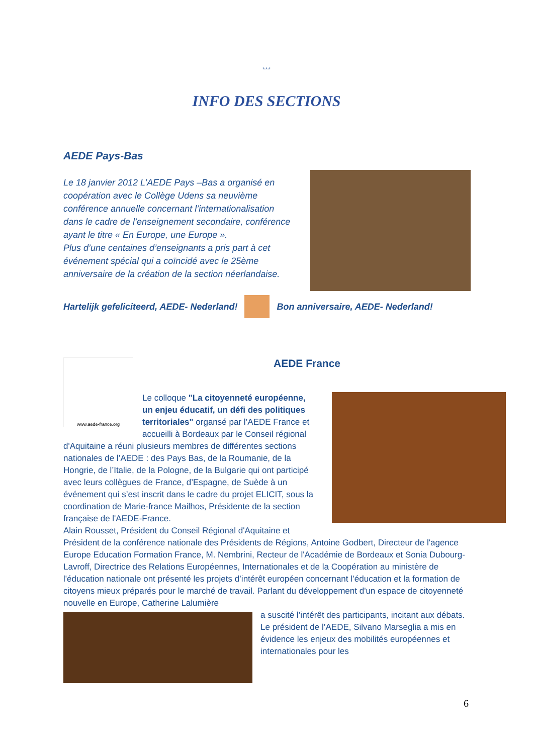***
INFO DES SECTIONS
AEDE Pays-Bas
Le 18 janvier 2012 L’AEDE Pays –Bas a organisé en coopération avec le Collège Udens sa neuvième conférence annuelle concernant l’internationalisation dans le cadre de l’enseignement secondaire, conférence ayant le titre « En Europe, une Europe ».
Plus d’une centaines d’enseignants a pris part à cet événement spécial qui a coïncidé avec le 25ème anniversaire de la création de la section néerlandaise.
Hartelijk gefeliciteerd, AEDE- Nederland! Bon anniversaire, AEDE- Nederland!
www.aede-france.org
AEDE France
Le colloque "La citoyenneté européenne, un enjeu éducatif, un défi des politiques territoriales" organsé par l’AEDE France et accueilli à Bordeaux par le Conseil régional
d'Aquitaine a réuni plusieurs membres de différentes sections nationales de l’AEDE : des Pays Bas, de la Roumanie, de la Hongrie, de l’Italie, de la Pologne, de la Bulgarie qui ont participé avec leurs collègues de France, d’Espagne, de Suède à un événement qui s’est inscrit dans le cadre du projet ELICIT, sous la coordination de Marie-france Mailhos, Présidente de la section française de l'AEDE-France.
Alain Rousset, Président du Conseil Régional d'Aquitaine et
Président de la conférence nationale des Présidents de Régions, Antoine Godbert, Directeur de l'agence Europe Education Formation France, M. Nembrini, Recteur de l'Académie de Bordeaux et Sonia Dubourg-Lavroff, Directrice des Relations Européennes, Internationales et de la Coopération au ministère de l'éducation nationale ont présenté les projets d’intérêt européen concernant l’éducation et la formation de citoyens mieux préparés pour le marché de travail. Parlant du développement d'un espace de citoyenneté nouvelle en Europe, Catherine Lalumière
a suscité l’intérêt des participants, incitant aux débats. Le président de l’AEDE, Silvano Marseglia a mis en évidence les enjeux des mobilités européennes et internationales pour les
6